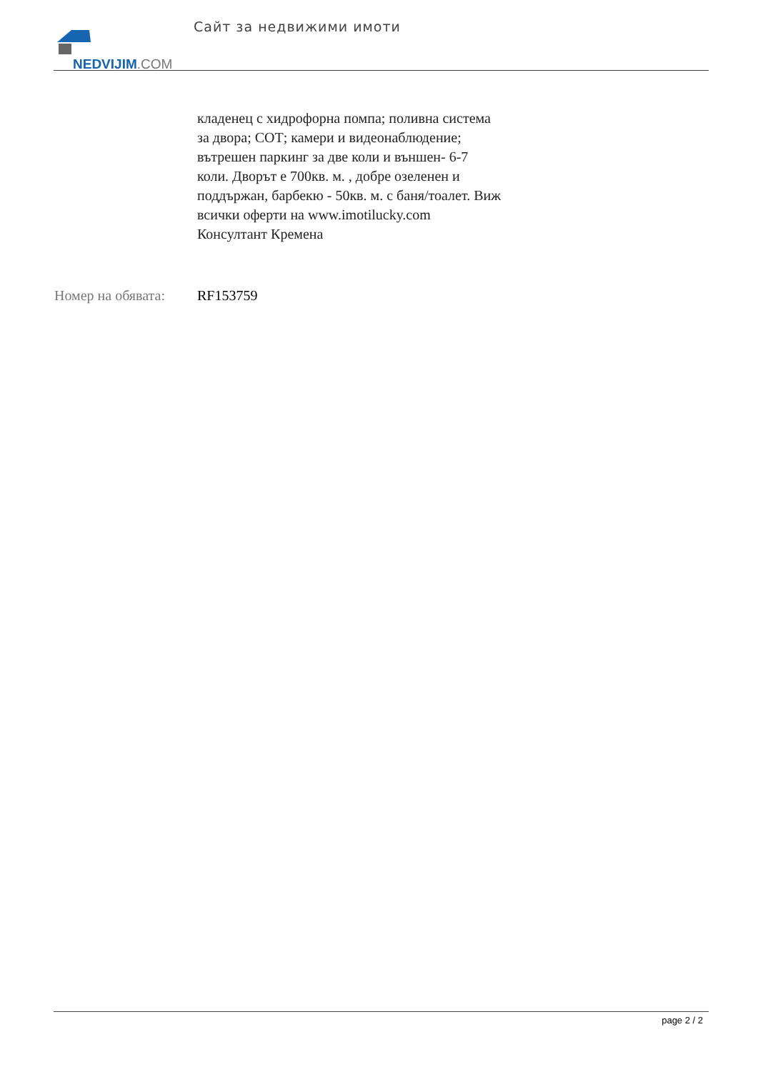NEDVIJIM.COM Сайт за недвижими имоти
кладенец с хидрофорна помпа; поливна система
за двора; СОТ; камери и видеонаблюдение;
вътрешен паркинг за две коли и външен- 6-7
коли. Дворът е 700кв. м. , добре озеленен и
поддържан, барбекю - 50кв. м. с баня/тоалет. Виж
всички оферти на www.imotilucky.com
Консултант Кремена
Номер на обявата:
RF153759
page 2 / 2